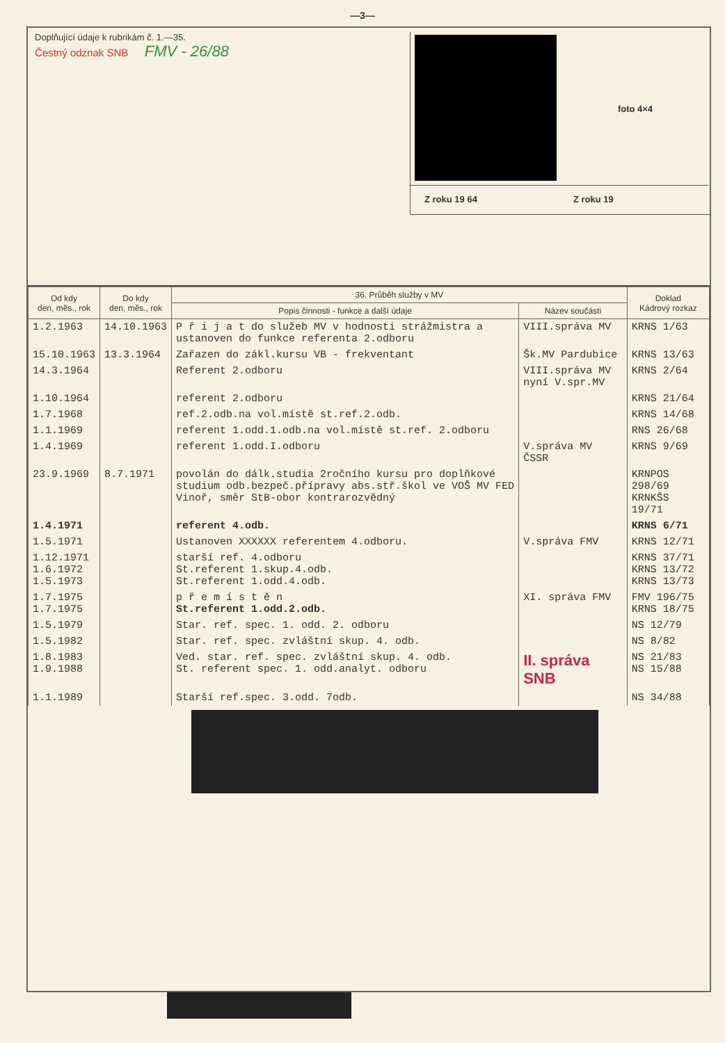—3—
Doplňující údaje k rubrikám č. 1.—35.
Čestný odznak SNB FMV - 26/88
foto 4×4
Z roku 19 64
Z roku 19
| Od kdy den, měs., rok | Do kdy den, měs., rok | 36. Průběh služby v MV | | Doklad Kádrový rozkaz |
| --- | --- | --- | --- | --- |
| | | Popis činnosti - funkce a další údaje | Název součásti | |
| 1.2.1963 | 14.10.1963 | P ř i j a t do služeb MV v hodnosti strážmistra a ustanoven do funkce referenta 2.odboru | VIII.správa MV | KRNS 1/63 |
| 15.10.1963 | 13.3.1964 | Zařazen do zákl.kursu VB - frekventant | Šk.MV Pardubice | KRNS 13/63 |
| 14.3.1964 | | Referent 2.odboru | VIII.správa MV nyní V.spr.MV | KRNS 2/64 |
| 1.10.1964 | | referent 2.odboru | | KRNS 21/64 |
| 1.7.1968 | | ref.2.odb.na vol.místě st.ref.2.odb. | | KRNS 14/68 |
| 1.1.1969 | | referent 1.odd.1.odb.na vol.místě st.ref. 2.odboru | | RNS 26/68 |
| 1.4.1969 | | referent 1.odd.I.odboru | V.správa MV ČSSR | KRNS 9/69 |
| 23.9.1969 | 8.7.1971 | povolán do dálk.studia 2ročního kursu pro doplňkové studium odb.bezpeč.přípravy abs.stř.škol ve VOŠ MV FED Vinoř, směr StB-obor kontrarozvědný | | KRNPOS 298/69 KRNKŠS 19/71 |
| 1.4.1971 | | referent 4.odb. | | KRNS 6/71 |
| 1.5.1971 | | Ustanoven XXXXXX referentem 4.odboru. | V.správa FMV | KRNS 12/71 |
| 1.12.1971 1.6.1972 1.5.1973 | | starší ref. 4.odboru St.referent 1.skup.4.odb. St.referent 1.odd.4.odb. | | KRNS 37/71 KRNS 13/72 KRNS 13/73 |
| 1.7.1975 1.7.1975 | | p ř e m í s t ě n St.referent 1.odd.2.odb. | XI. správa FMV | FMV 196/75 KRNS 18/75 |
| 1.5.1979 | | Star. ref. spec. 1. odd. 2. odboru | | NS 12/79 |
| 1.5.1982 | | Star. ref. spec. zvláštní skup. 4. odb. | | NS 8/82 |
| 1.8.1983 1.9.1988 | | Ved. star. ref. spec. zvláštní skup. 4. odb. St. referent spec. 1. odd.analyt. odboru | II. správa SNB | NS 21/83 NS 15/88 |
| 1.1.1989 | | Starší ref.spec. 3.odd. 7odb. | | NS 34/88 |